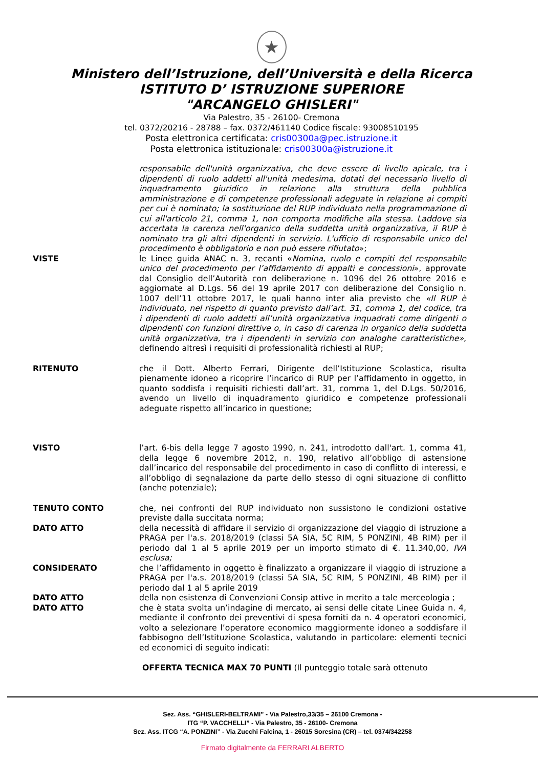★
Ministero dell’Istruzione, dell’Università e della Ricerca
ISTITUTO D’ ISTRUZIONE SUPERIORE
"ARCANGELO GHISLERI"
Via Palestro, 35 - 26100- Cremona
tel. 0372/20216 - 28788 – fax. 0372/461140 Codice fiscale: 93008510195
Posta elettronica certificata: cris00300a@pec.istruzione.it
Posta elettronica istituzionale: cris00300a@istruzione.it
responsabile dell'unità organizzativa, che deve essere di livello apicale, tra i dipendenti di ruolo addetti all'unità medesima, dotati del necessario livello di inquadramento giuridico in relazione alla struttura della pubblica amministrazione e di competenze professionali adeguate in relazione ai compiti per cui è nominato; la sostituzione del RUP individuato nella programmazione di cui all'articolo 21, comma 1, non comporta modifiche alla stessa. Laddove sia accertata la carenza nell'organico della suddetta unità organizzativa, il RUP è nominato tra gli altri dipendenti in servizio. L'ufficio di responsabile unico del procedimento è obbligatorio e non può essere rifiutato»;
VISTE le Linee guida ANAC n. 3, recanti «Nomina, ruolo e compiti del responsabile unico del procedimento per l’affidamento di appalti e concessioni», approvate dal Consiglio dell’Autorità con deliberazione n. 1096 del 26 ottobre 2016 e aggiornate al D.Lgs. 56 del 19 aprile 2017 con deliberazione del Consiglio n. 1007 dell’11 ottobre 2017, le quali hanno inter alia previsto che «Il RUP è individuato, nel rispetto di quanto previsto dall’art. 31, comma 1, del codice, tra i dipendenti di ruolo addetti all’unità organizzativa inquadrati come dirigenti o dipendenti con funzioni direttive o, in caso di carenza in organico della suddetta unità organizzativa, tra i dipendenti in servizio con analoghe caratteristiche», definendo altresì i requisiti di professionalità richiesti al RUP;
RITENUTO che il Dott. Alberto Ferrari, Dirigente dell’Istituzione Scolastica, risulta pienamente idoneo a ricoprire l’incarico di RUP per l’affidamento in oggetto, in quanto soddisfa i requisiti richiesti dall’art. 31, comma 1, del D.Lgs. 50/2016, avendo un livello di inquadramento giuridico e competenze professionali adeguate rispetto all’incarico in questione;
VISTO l’art. 6-bis della legge 7 agosto 1990, n. 241, introdotto dall'art. 1, comma 41, della legge 6 novembre 2012, n. 190, relativo all’obbligo di astensione dall’incarico del responsabile del procedimento in caso di conflitto di interessi, e all’obbligo di segnalazione da parte dello stesso di ogni situazione di conflitto (anche potenziale);
TENUTO CONTO che, nei confronti del RUP individuato non sussistono le condizioni ostative previste dalla succitata norma;
DATO ATTO della necessità di affidare il servizio di organizzazione del viaggio di istruzione a PRAGA per l'a.s. 2018/2019 (classi 5A SIA, 5C RIM, 5 PONZINI, 4B RIM) per il periodo dal 1 al 5 aprile 2019 per un importo stimato di €. 11.340,00, IVA esclusa;
CONSIDERATO che l’affidamento in oggetto è finalizzato a organizzare il viaggio di istruzione a PRAGA per l'a.s. 2018/2019 (classi 5A SIA, 5C RIM, 5 PONZINI, 4B RIM) per il periodo dal 1 al 5 aprile 2019
DATO ATTO della non esistenza di Convenzioni Consip attive in merito a tale merceologia ;
DATO ATTO che è stata svolta un’indagine di mercato, ai sensi delle citate Linee Guida n. 4, mediante il confronto dei preventivi di spesa forniti da n. 4 operatori economici, volto a selezionare l’operatore economico maggiormente idoneo a soddisfare il fabbisogno dell’Istituzione Scolastica, valutando in particolare: elementi tecnici ed economici di seguito indicati:
OFFERTA TECNICA MAX 70 PUNTI (Il punteggio totale sarà ottenuto
Sez. Ass. “GHISLERI-BELTRAMI” - Via Palestro,33/35 – 26100 Cremona -
ITG “P. VACCHELLI” - Via Palestro, 35 - 26100- Cremona
Sez. Ass. ITCG “A. PONZINI” - Via Zucchi Falcina, 1 - 26015 Soresina (CR) – tel. 0374/342258
Firmato digitalmente da FERRARI ALBERTO